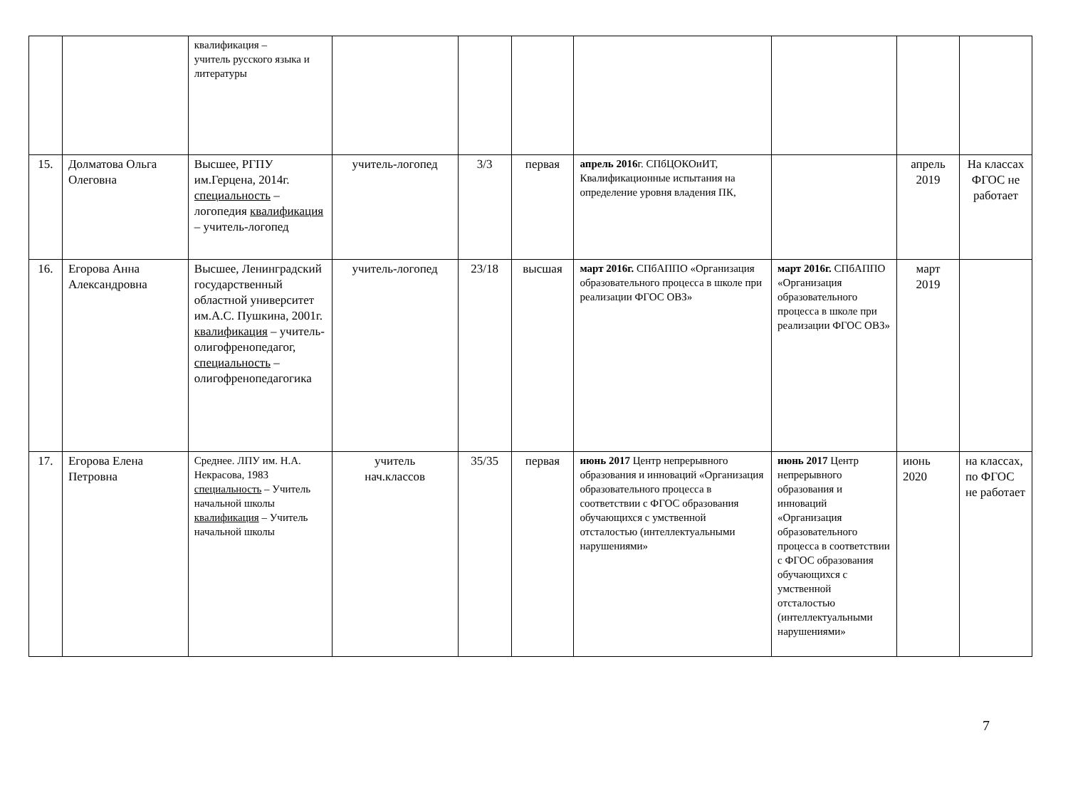| | | квалификация – учитель русского языка и литературы | | | | | | | |
| 15. | Долматова Ольга Олеговна | Высшее, РГПУ им.Герцена, 2014г. специальность – логопедия квалификация – учитель-логопед | учитель-логопед | 3/3 | первая | апрель 2016 г. СПбЦОКОиИТ, Квалификационные испытания на определение уровня владения ПК, | | апрель 2019 | На классах ФГОС не работает |
| 16. | Егорова Анна Александровна | Высшее, Ленинградский государственный областной университет им.А.С. Пушкина, 2001г. квалификация – учитель-олигофренопедагог, специальность – олигофренопедагогика | учитель-логопед | 23/18 | высшая | март 2016г. СПбАППО «Организация образовательного процесса в школе при реализации ФГОС ОВЗ» | март 2016г. СПбАППО «Организация образовательного процесса в школе при реализации ФГОС ОВЗ» | март 2019 | |
| 17. | Егорова Елена Петровна | Среднее. ЛПУ им. Н.А. Некрасова, 1983 специальность – Учитель начальной школы квалификация – Учитель начальной школы | учитель нач.классов | 35/35 | первая | июнь 2017 Центр непрерывного образования и инноваций «Организация образовательного процесса в соответствии с ФГОС образования обучающихся с умственной отсталостью (интеллектуальными нарушениями» | июнь 2017 Центр непрерывного образования и инноваций «Организация образовательного процесса в соответствии с ФГОС образования обучающихся с умственной отсталостью (интеллектуальными нарушениями» | июнь 2020 | на классах, по ФГОС не работает |
7